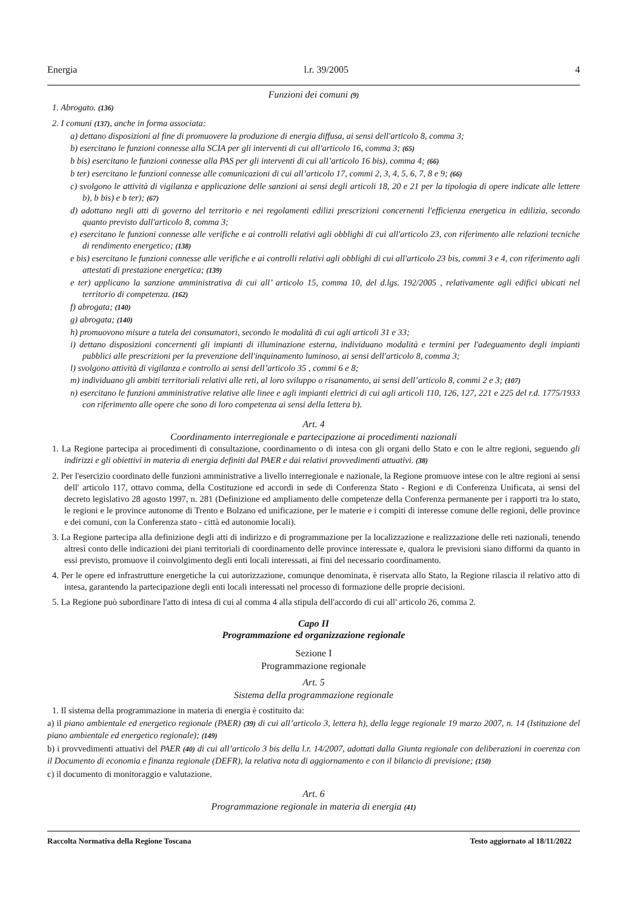Energia l.r. 39/2005 4
Funzioni dei comuni (9)
1. Abrogato. (136)
2. I comuni (137), anche in forma associata:
a) dettano disposizioni al fine di promuovere la produzione di energia diffusa, ai sensi dell'articolo 8, comma 3;
b) esercitano le funzioni connesse alla SCIA per gli interventi di cui all'articolo 16, comma 3; (65)
b bis) esercitano le funzioni connesse alla PAS per gli interventi di cui all’articolo 16 bis), comma 4; (66)
b ter) esercitano le funzioni connesse alle comunicazioni di cui all’articolo 17, commi 2, 3, 4, 5, 6, 7, 8 e 9; (66)
c) svolgono le attività di vigilanza e applicazione delle sanzioni ai sensi degli articoli 18, 20 e 21 per la tipologia di opere indicate alle lettere b), b bis) e b ter); (67)
d) adottano negli atti di governo del territorio e nei regolamenti edilizi prescrizioni concernenti l'efficienza energetica in edilizia, secondo quanto previsto dall'articolo 8, comma 3;
e) esercitano le funzioni connesse alle verifiche e ai controlli relativi agli obblighi di cui all'articolo 23, con riferimento alle relazioni tecniche di rendimento energetico; (138)
e bis) esercitano le funzioni connesse alle verifiche e ai controlli relativi agli obblighi di cui all'articolo 23 bis, commi 3 e 4, con riferimento agli attestati di prestazione energetica; (139)
e ter) applicano la sanzione amministrativa di cui all’ articolo 15, comma 10, del d.lgs. 192/2005 , relativamente agli edifici ubicati nel territorio di competenza. (162)
f) abrogata; (140)
g) abrogata; (140)
h) promuovono misure a tutela dei consumatori, secondo le modalità di cui agli articoli 31 e 33;
i) dettano disposizioni concernenti gli impianti di illuminazione esterna, individuano modalità e termini per l'adeguamento degli impianti pubblici alle prescrizioni per la prevenzione dell'inquinamento luminoso, ai sensi dell'articolo 8, comma 3;
l) svolgono attività di vigilanza e controllo ai sensi dell’articolo 35 , commi 6 e 8;
m) individuano gli ambiti territoriali relativi alle reti, al loro sviluppo o risanamento, ai sensi dell’articolo 8, commi 2 e 3; (107)
n) esercitano le funzioni amministrative relative alle linee e agli impianti elettrici di cui agli articoli 110, 126, 127, 221 e 225 del r.d. 1775/1933 con riferimento alle opere che sono di loro competenza ai sensi della lettera b).
Art. 4
Coordinamento interregionale e partecipazione ai procedimenti nazionali
1. La Regione partecipa ai procedimenti di consultazione, coordinamento o di intesa con gli organi dello Stato e con le altre regioni, seguendo gli indirizzi e gli obiettivi in materia di energia definiti dal PAER e dai relativi provvedimenti attuativi. (38)
2. Per l'esercizio coordinato delle funzioni amministrative a livello interregionale e nazionale, la Regione promuove intese con le altre regioni ai sensi dell' articolo 117, ottavo comma, della Costituzione ed accordi in sede di Conferenza Stato - Regioni e di Conferenza Unificata, ai sensi del decreto legislativo 28 agosto 1997, n. 281 (Definizione ed ampliamento delle competenze della Conferenza permanente per i rapporti tra lo stato, le regioni e le province autonome di Trento e Bolzano ed unificazione, per le materie e i compiti di interesse comune delle regioni, delle province e dei comuni, con la Conferenza stato - città ed autonomie locali).
3. La Regione partecipa alla definizione degli atti di indirizzo e di programmazione per la localizzazione e realizzazione delle reti nazionali, tenendo altresì conto delle indicazioni dei piani territoriali di coordinamento delle province interessate e, qualora le previsioni siano difformi da quanto in essi previsto, promuove il coinvolgimento degli enti locali interessati, ai fini del necessario coordinamento.
4. Per le opere ed infrastrutture energetiche la cui autorizzazione, comunque denominata, è riservata allo Stato, la Regione rilascia il relativo atto di intesa, garantendo la partecipazione degli enti locali interessati nel processo di formazione delle proprie decisioni.
5. La Regione può subordinare l'atto di intesa di cui al comma 4 alla stipula dell'accordo di cui all' articolo 26, comma 2.
Capo II
Programmazione ed organizzazione regionale
Sezione I
Programmazione regionale
Art. 5
Sistema della programmazione regionale
1. Il sistema della programmazione in materia di energia è costituito da:
a) il piano ambientale ed energetico regionale (PAER) (39) di cui all’articolo 3, lettera h), della legge regionale 19 marzo 2007, n. 14 (Istituzione del piano ambientale ed energetico regionale); (149)
b) i provvedimenti attuativi del PAER (40) di cui all’articolo 3 bis della l.r. 14/2007, adottati dalla Giunta regionale con deliberazioni in coerenza con il Documento di economia e finanza regionale (DEFR), la relativa nota di aggiornamento e con il bilancio di previsione; (150)
c) il documento di monitoraggio e valutazione.
Art. 6
Programmazione regionale in materia di energia (41)
Raccolta Normativa della Regione Toscana Testo aggiornato al 18/11/2022